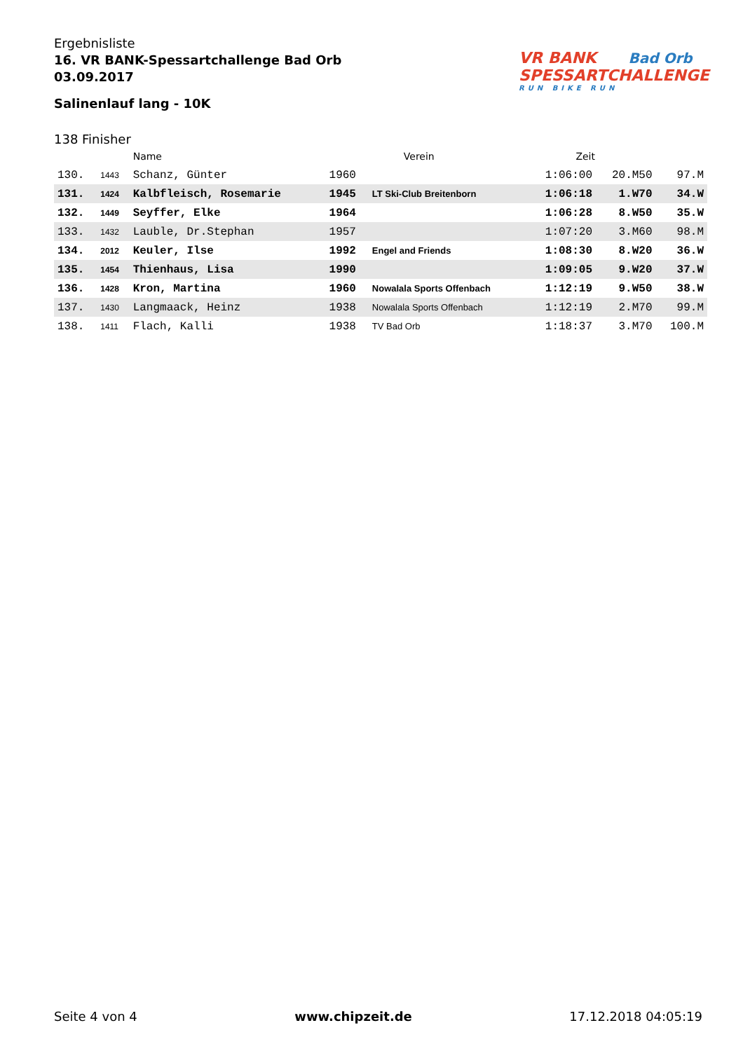Ergebnisliste
16. VR BANK-Spessartchallenge Bad Orb
03.09.2017
Salinenlauf lang - 10K
VR BANK Bad Orb
SPESSARTCHALLENGE
RUN BIKE RUN
138 Finisher
| | | Name | | Verein | Zeit | | |
| --- | --- | --- | --- | --- | --- | --- | --- |
| 130. | 1443 | Schanz, Günter | 1960 | | 1:06:00 | 20.M50 | 97.M |
| 131. | 1424 | Kalbfleisch, Rosemarie | 1945 | LT Ski-Club Breitenborn | 1:06:18 | 1.W70 | 34.W |
| 132. | 1449 | Seyffer, Elke | 1964 | | 1:06:28 | 8.W50 | 35.W |
| 133. | 1432 | Lauble, Dr.Stephan | 1957 | | 1:07:20 | 3.M60 | 98.M |
| 134. | 2012 | Keuler, Ilse | 1992 | Engel and Friends | 1:08:30 | 8.W20 | 36.W |
| 135. | 1454 | Thienhaus, Lisa | 1990 | | 1:09:05 | 9.W20 | 37.W |
| 136. | 1428 | Kron, Martina | 1960 | Nowalala Sports Offenbach | 1:12:19 | 9.W50 | 38.W |
| 137. | 1430 | Langmaack, Heinz | 1938 | Nowalala Sports Offenbach | 1:12:19 | 2.M70 | 99.M |
| 138. | 1411 | Flach, Kalli | 1938 | TV Bad Orb | 1:18:37 | 3.M70 | 100.M |
Seite 4 von 4 www.chipzeit.de 17.12.2018 04:05:19